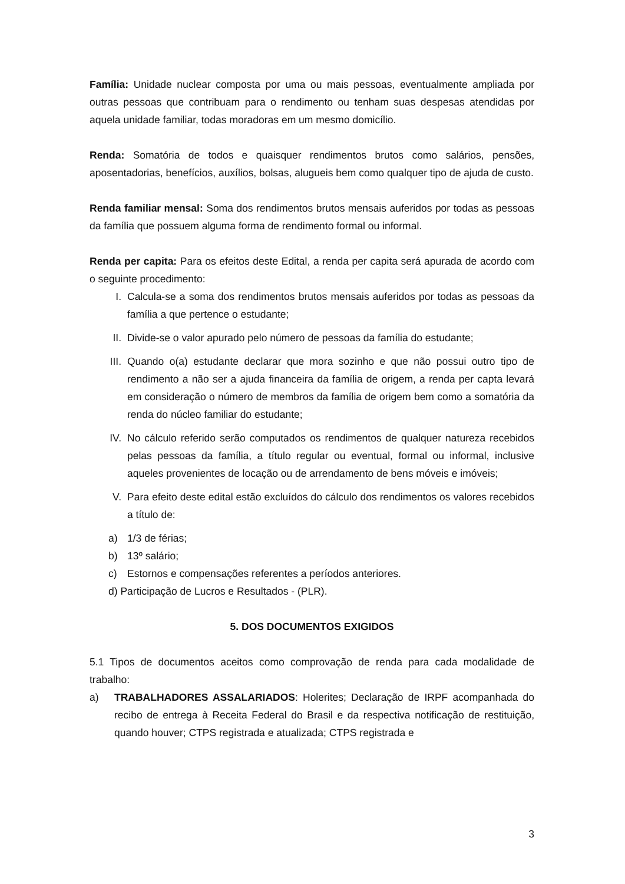Família: Unidade nuclear composta por uma ou mais pessoas, eventualmente ampliada por outras pessoas que contribuam para o rendimento ou tenham suas despesas atendidas por aquela unidade familiar, todas moradoras em um mesmo domicílio.
Renda: Somatória de todos e quaisquer rendimentos brutos como salários, pensões, aposentadorias, benefícios, auxílios, bolsas, alugueis bem como qualquer tipo de ajuda de custo.
Renda familiar mensal: Soma dos rendimentos brutos mensais auferidos por todas as pessoas da família que possuem alguma forma de rendimento formal ou informal.
Renda per capita: Para os efeitos deste Edital, a renda per capita será apurada de acordo com o seguinte procedimento:
I. Calcula-se a soma dos rendimentos brutos mensais auferidos por todas as pessoas da família a que pertence o estudante;
II. Divide-se o valor apurado pelo número de pessoas da família do estudante;
III. Quando o(a) estudante declarar que mora sozinho e que não possui outro tipo de rendimento a não ser a ajuda financeira da família de origem, a renda per capta levará em consideração o número de membros da família de origem bem como a somatória da renda do núcleo familiar do estudante;
IV. No cálculo referido serão computados os rendimentos de qualquer natureza recebidos pelas pessoas da família, a título regular ou eventual, formal ou informal, inclusive aqueles provenientes de locação ou de arrendamento de bens móveis e imóveis;
V. Para efeito deste edital estão excluídos do cálculo dos rendimentos os valores recebidos a título de:
a) 1/3 de férias;
b) 13º salário;
c) Estornos e compensações referentes a períodos anteriores.
d) Participação de Lucros e Resultados - (PLR).
5. DOS DOCUMENTOS EXIGIDOS
5.1 Tipos de documentos aceitos como comprovação de renda para cada modalidade de trabalho:
a) TRABALHADORES ASSALARIADOS: Holerites; Declaração de IRPF acompanhada do recibo de entrega à Receita Federal do Brasil e da respectiva notificação de restituição, quando houver; CTPS registrada e atualizada; CTPS registrada e
3